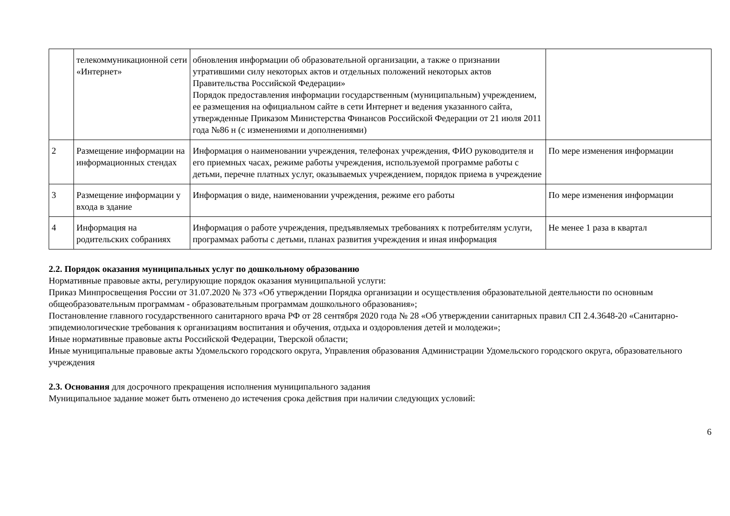| | телекоммуникационной сети «Интернет» | обновления информации об образовательной организации, а также о признании утратившими силу некоторых актов и отдельных положений некоторых актов Правительства Российской Федерации» Порядок предоставления информации государственным (муниципальным) учреждением, ее размещения на официальном сайте в сети Интернет и ведения указанного сайта, утвержденные Приказом Министерства Финансов Российской Федерации от 21 июля 2011 года №86 н (с изменениями и дополнениями) | |
| 2 | Размещение информации на информационных стендах | Информация о наименовании учреждения, телефонах учреждения, ФИО руководителя и его приемных часах, режиме работы учреждения, используемой программе работы с детьми, перечне платных услуг, оказываемых учреждением, порядок приема в учреждение | По мере изменения информации |
| 3 | Размещение информации у входа в здание | Информация о виде, наименовании учреждения, режиме его работы | По мере изменения информации |
| 4 | Информация на родительских собраниях | Информация о работе учреждения, предъявляемых требованиях к потребителям услуги, программах работы с детьми, планах развития учреждения и иная информация | Не менее 1 раза в квартал |
2.2. Порядок оказания муниципальных услуг по дошкольному образованию
Нормативные правовые акты, регулирующие порядок оказания муниципальной услуги:
Приказ Минпросвещения России от 31.07.2020 № 373 «Об утверждении Порядка организации и осуществления образовательной деятельности по основным общеобразовательным программам - образовательным программам дошкольного образования»;
Постановление главного государственного санитарного врача РФ от 28 сентября 2020 года № 28 «Об утверждении санитарных правил СП 2.4.3648-20 «Санитарно-эпидемиологические требования к организациям воспитания и обучения, отдыха и оздоровления детей и молодежи»;
Иные нормативные правовые акты Российской Федерации, Тверской области;
Иные муниципальные правовые акты Удомельского городского округа, Управления образования Администрации Удомельского городского округа, образовательного учреждения
2.3. Основания для досрочного прекращения исполнения муниципального задания
Муниципальное задание может быть отменено до истечения срока действия при наличии следующих условий:
6